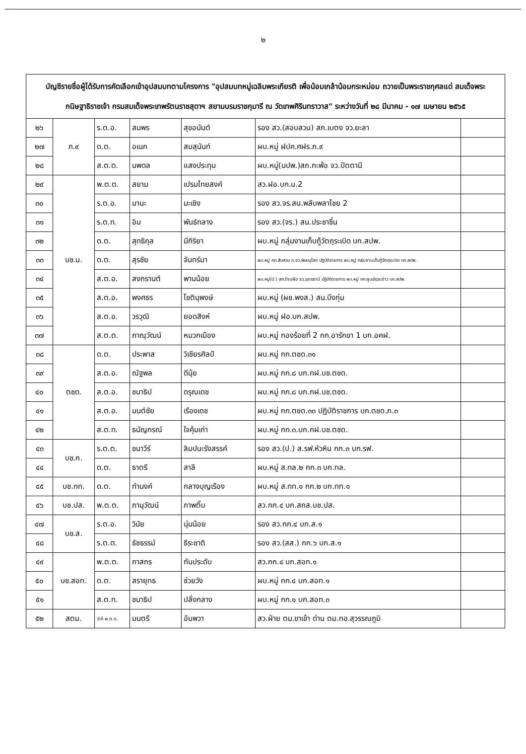๒
| บัญชีรายชื่อผู้ได้รับการคัดเลือกเข้าอุปสมบทตามโครงการ "อุปสมบทหมู่เฉลิมพระเกียรติ เพื่อน้อมเกล้าน้อมกระหม่อม ถวายเป็นพระราชกุศลแด่ สมเด็จพระกนิษฐาธิราชเจ้า กรมสมเด็จพระเทพรัตนราชสุดาฯ สยามบรมราชกุมารี ณ วัดเทพศิรินทราวาส" ระหว่างวันที่ ๒๘ มีนาคม - ๑๗ เมษายน ๒๕๖๕ | | | | | | |
| --- | --- | --- | --- | --- | --- | --- |
| ๒๖ | ภ.๙ | ร.ต.อ. | สมพร | สุขอนันต์ | รอง สว.(สอบสวน) สภ.เบตง จว.ยะลา | |
| ๒๗ | | ด.ต. | อเนก | สมสุนันท์ | ผบ.หมู่ ฝปค.ศฝร.ภ.๙ | |
| ๒๘ | | ส.ต.ต. | นพดล | แสงประทุม | ผบ.หมู่(นปพ.)สภ.กะพ้อ จว.ปัตตานี | |
| ๒๙ | บช.น. | พ.ต.ต. | สยาม | เปรมไทยสงค์ | สว.ฝอ.บก.น.2 | |
| ๓๐ | | ร.ต.อ. | มานะ | มะเชิง | รอง สว.จร.สน.พลับพลาไชย 2 | |
| ๓๑ | | ร.ต.ท. | อิม | พันธ์กลาง | รอง สว.(จร.) สน.ประชาชื่น | |
| ๓๒ | | ด.ต. | สุทธิกุล | มีกิริยา | ผบ.หมู่ กลุ่มงานเก็บกู้วัตถุระเบิด บก.สปพ. | |
| ๓๓ | | ด.ต. | สุรชัย | จันทร์มา | ผบ.หมู่ กก.สืบสวน ภ.จว.พิษณุโลก ปฏิบัติราชการ ผบ.หมู่ กลุ่มงานเก็บกู้วัตถุระเบิด บก.สปพ. | |
| ๓๔ | | ส.ต.อ. | สงกรานต์ | พานน้อย | ผบ.หมู่(ป.) สภ.บ้านผือ จว.อุดรธานี ปฏิบัติราชการ ผบ.หมู่ กก.ศูนย์รวมข่าว บก.สปพ. | |
| ๓๕ | | ส.ต.อ. | พงศธร | โชตินุพงษ์ | ผบ.หมู่ (ผช.พงส.) สน.บึงกุ่ม | |
| ๓๖ | | ส.ต.อ. | วรวุฒิ | ยอดสิงห์ | ผบ.หมู่ ฝอ.บก.สปพ. | |
| ๓๗ | | ส.ต.ต. | ภาณุวัฒน์ | หมวกเมือง | ผบ.หมู่ กองร้อยที่ 2 กก.อารักขา 1 บก.อคฝ. | |
| ๓๘ | ตชด. | ด.ต. | ประพาส | วิเชียรศิลป์ | ผบ.หมู่ กก.ตชด.๓๑ | |
| ๓๙ | | ส.ต.อ. | ณัฐพล | ดีนุ้ย | ผบ.หมู่ กก.๘ บก.กฝ.บช.ตชด. | |
| ๔๐ | | ส.ต.อ. | ชนาธิป | ดรุณเดช | ผบ.หมู่ กก.๘ บก.กฝ.บช.ตชด. | |
| ๔๑ | | ส.ต.อ. | มนต์ชัย | เรืองเดช | ผบ.หมู่ กก.ตชด.๓๓ ปฏิบัติราชการ บก.ตชด.ภ.๓ | |
| ๔๒ | | ส.ต.ท. | ธนัญกรณ์ | ใจคุ้มเก่า | ผบ.หมู่ กก.๓.บก.กฝ.บช.ตชด. | |
| ๔๓ | บช.ก. | ร.ต.ต. | ชนาวีร์ | ลิมปนะรังสรรค์ | รอง สว.(ป.) ส.รฟ.หัวหิน กก.๓ บก.รฟ. | |
| ๔๔ | | ด.ต. | ธาตรี | สาลี | ผบ.หมู่ ส.ทล.๒ กก.๓ บก.ทล. | |
| ๔๕ | บช.ทท. | ด.ต. | ทำนงค์ | กลางบุญเรือง | ผบ.หมู่ ส.ทท.๑ กก.๒ บก.ทท.๑ | |
| ๔๖ | บช.ปส. | พ.ต.ต. | ภานุวัฒน์ | ภาพติ๊บ | สว.กก.๔ บก.สกส.บช.ปส. | |
| ๔๗ | บช.ส. | ร.ต.อ. | วินัย | นุ่มน้อย | รอง สว.กก.๔ บก.ส.๑ | |
| ๔๘ | | ร.ต.ต. | ธัชธรรม์ | ธีระชาติ | รอง สว.(สส.) กก.๖ บก.ส.๑ | |
| ๔๙ | บช.สอท. | พ.ต.ต. | ภาสกร | กันประดับ | สว.กก.๔ บก.สอท.๑ | |
| ๕๐ | | ด.ต. | สรายุทธ | ช่วยวัง | ผบ.หมู่ กก.๔ บก.สอท.๑ | |
| ๕๑ | | ส.ต.ท. | ชนาธิป | ปลั่งกลาง | ผบ.หมู่ กก.๑ บก.สอท.๓ | |
| ๕๒ | สตม. | ว่าที่ พ.ต.ต. | มนตรี | อัมพวา | สว.ฝ่าย ตม.ขาเข้า ด่าน ตม.ทอ.สุวรรณภูมิ | |